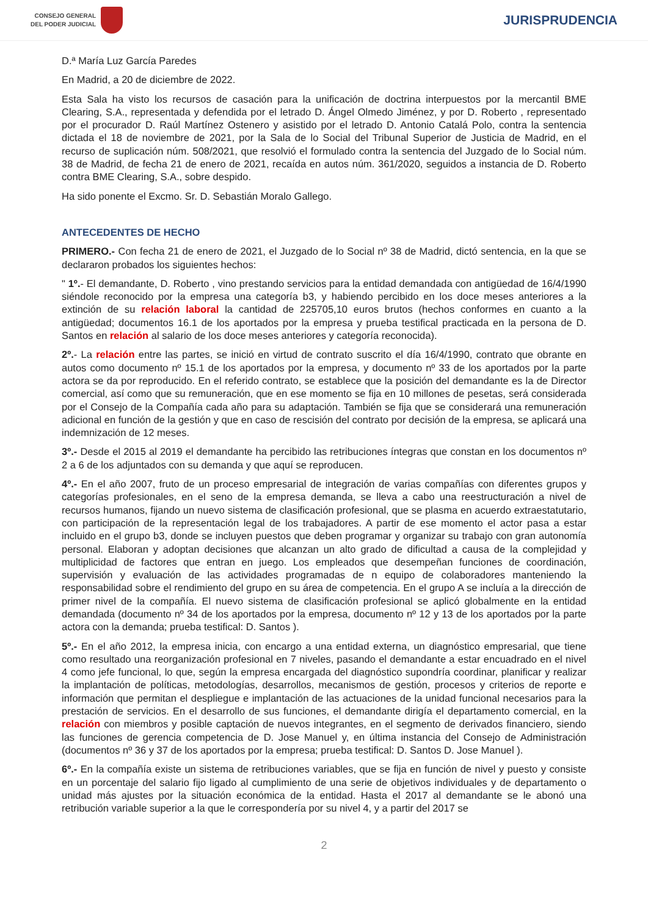CONSEJO GENERAL
DEL PODER JUDICIAL
JURISPRUDENCIA
D.ª María Luz García Paredes
En Madrid, a 20 de diciembre de 2022.
Esta Sala ha visto los recursos de casación para la unificación de doctrina interpuestos por la mercantil BME Clearing, S.A., representada y defendida por el letrado D. Ángel Olmedo Jiménez, y por D. Roberto , representado por el procurador D. Raúl Martínez Ostenero y asistido por el letrado D. Antonio Catalá Polo, contra la sentencia dictada el 18 de noviembre de 2021, por la Sala de lo Social del Tribunal Superior de Justicia de Madrid, en el recurso de suplicación núm. 508/2021, que resolvió el formulado contra la sentencia del Juzgado de lo Social núm. 38 de Madrid, de fecha 21 de enero de 2021, recaída en autos núm. 361/2020, seguidos a instancia de D. Roberto contra BME Clearing, S.A., sobre despido.
Ha sido ponente el Excmo. Sr. D. Sebastián Moralo Gallego.
ANTECEDENTES DE HECHO
PRIMERO.- Con fecha 21 de enero de 2021, el Juzgado de lo Social nº 38 de Madrid, dictó sentencia, en la que se declararon probados los siguientes hechos:
" 1º.- El demandante, D. Roberto , vino prestando servicios para la entidad demandada con antigüedad de 16/4/1990 siéndole reconocido por la empresa una categoría b3, y habiendo percibido en los doce meses anteriores a la extinción de su relación laboral la cantidad de 225705,10 euros brutos (hechos conformes en cuanto a la antigüedad; documentos 16.1 de los aportados por la empresa y prueba testifical practicada en la persona de D. Santos en relación al salario de los doce meses anteriores y categoría reconocida).
2º.- La relación entre las partes, se inició en virtud de contrato suscrito el día 16/4/1990, contrato que obrante en autos como documento nº 15.1 de los aportados por la empresa, y documento nº 33 de los aportados por la parte actora se da por reproducido. En el referido contrato, se establece que la posición del demandante es la de Director comercial, así como que su remuneración, que en ese momento se fija en 10 millones de pesetas, será considerada por el Consejo de la Compañía cada año para su adaptación. También se fija que se considerará una remuneración adicional en función de la gestión y que en caso de rescisión del contrato por decisión de la empresa, se aplicará una indemnización de 12 meses.
3º.- Desde el 2015 al 2019 el demandante ha percibido las retribuciones íntegras que constan en los documentos nº 2 a 6 de los adjuntados con su demanda y que aquí se reproducen.
4º.- En el año 2007, fruto de un proceso empresarial de integración de varias compañías con diferentes grupos y categorías profesionales, en el seno de la empresa demanda, se lleva a cabo una reestructuración a nivel de recursos humanos, fijando un nuevo sistema de clasificación profesional, que se plasma en acuerdo extraestatutario, con participación de la representación legal de los trabajadores. A partir de ese momento el actor pasa a estar incluido en el grupo b3, donde se incluyen puestos que deben programar y organizar su trabajo con gran autonomía personal. Elaboran y adoptan decisiones que alcanzan un alto grado de dificultad a causa de la complejidad y multiplicidad de factores que entran en juego. Los empleados que desempeñan funciones de coordinación, supervisión y evaluación de las actividades programadas de n equipo de colaboradores manteniendo la responsabilidad sobre el rendimiento del grupo en su área de competencia. En el grupo A se incluía a la dirección de primer nivel de la compañía. El nuevo sistema de clasificación profesional se aplicó globalmente en la entidad demandada (documento nº 34 de los aportados por la empresa, documento nº 12 y 13 de los aportados por la parte actora con la demanda; prueba testifical: D. Santos ).
5º.- En el año 2012, la empresa inicia, con encargo a una entidad externa, un diagnóstico empresarial, que tiene como resultado una reorganización profesional en 7 niveles, pasando el demandante a estar encuadrado en el nivel 4 como jefe funcional, lo que, según la empresa encargada del diagnóstico supondría coordinar, planificar y realizar la implantación de políticas, metodologías, desarrollos, mecanismos de gestión, procesos y criterios de reporte e información que permitan el despliegue e implantación de las actuaciones de la unidad funcional necesarios para la prestación de servicios. En el desarrollo de sus funciones, el demandante dirigía el departamento comercial, en la relación con miembros y posible captación de nuevos integrantes, en el segmento de derivados financiero, siendo las funciones de gerencia competencia de D. Jose Manuel y, en última instancia del Consejo de Administración (documentos nº 36 y 37 de los aportados por la empresa; prueba testifical: D. Santos D. Jose Manuel ).
6º.- En la compañía existe un sistema de retribuciones variables, que se fija en función de nivel y puesto y consiste en un porcentaje del salario fijo ligado al cumplimiento de una serie de objetivos individuales y de departamento o unidad más ajustes por la situación económica de la entidad. Hasta el 2017 al demandante se le abonó una retribución variable superior a la que le correspondería por su nivel 4, y a partir del 2017 se
2